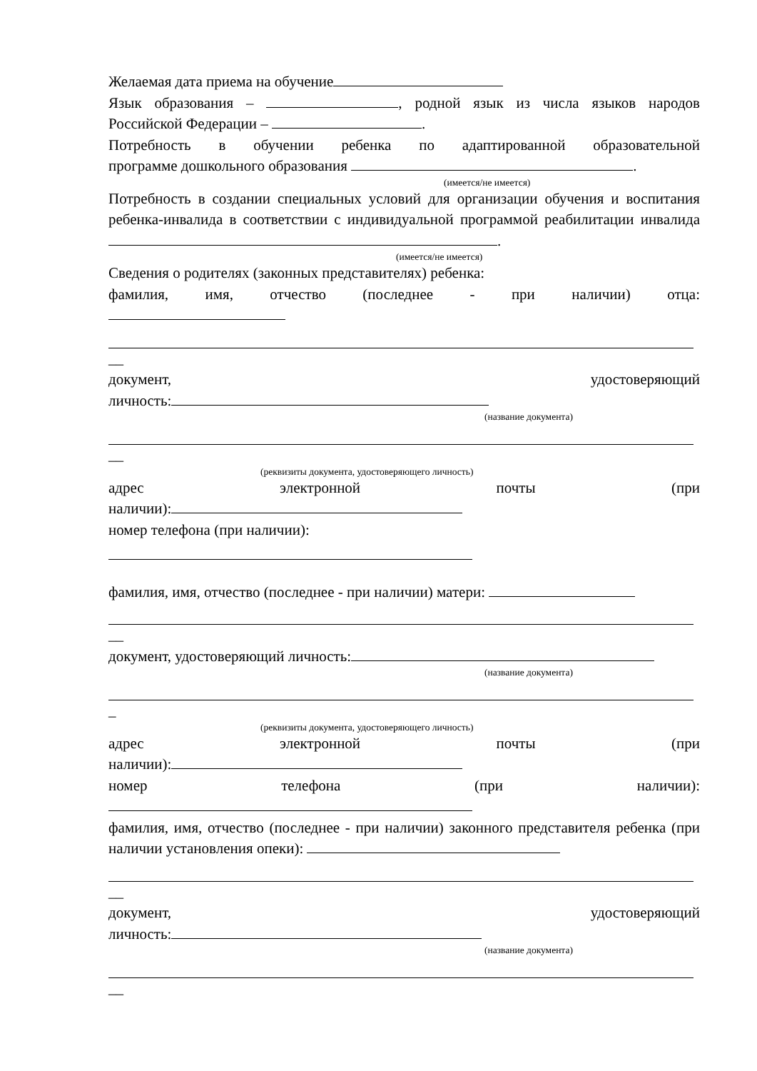Желаемая дата приема на обучение
Язык образования – , родной язык из числа языков народов
Российской Федерации – .
Потребность в обучении ребенка по адаптированной образовательной
программе дошкольного образования .
(имеется/не имеется)
Потребность в создании специальных условий для организации обучения и воспитания ребенка-инвалида в соответствии с индивидуальной программой реабилитации инвалида .
(имеется/не имеется)
Сведения о родителях (законных представителях) ребенка:
фамилия, имя, отчество (последнее - при наличии) отца:
__
документ, удостоверяющий
личность:
(название документа)
__
(реквизиты документа, удостоверяющего личность)
адрес электронной почты (при
наличии):
номер телефона (при наличии):
фамилия, имя, отчество (последнее - при наличии) матери:
__
документ, удостоверяющий личность:
(название документа)
_
(реквизиты документа, удостоверяющего личность)
адрес электронной почты (при
наличии):
номер телефона (при наличии):
фамилия, имя, отчество (последнее - при наличии) законного представителя ребенка (при наличии установления опеки):
__
документ, удостоверяющий
личность:
(название документа)
__